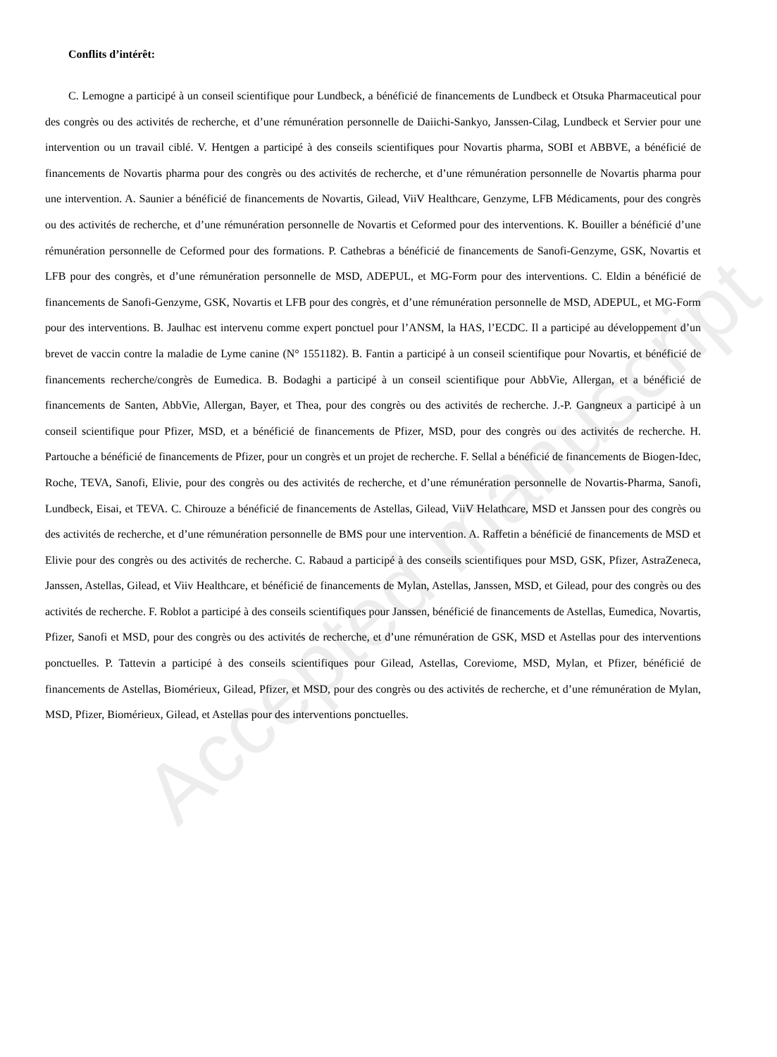Accepted manuscript
Conflits d’intérêt:
C. Lemogne a participé à un conseil scientifique pour Lundbeck, a bénéficié de financements de Lundbeck et Otsuka Pharmaceutical pour des congrès ou des activités de recherche, et d’une rémunération personnelle de Daiichi-Sankyo, Janssen-Cilag, Lundbeck et Servier pour une intervention ou un travail ciblé. V. Hentgen a participé à des conseils scientifiques pour Novartis pharma, SOBI et ABBVE, a bénéficié de financements de Novartis pharma pour des congrès ou des activités de recherche, et d’une rémunération personnelle de Novartis pharma pour une intervention. A. Saunier a bénéficié de financements de Novartis, Gilead, ViiV Healthcare, Genzyme, LFB Médicaments, pour des congrès ou des activités de recherche, et d’une rémunération personnelle de Novartis et Ceformed pour des interventions. K. Bouiller a bénéficié d’une rémunération personnelle de Ceformed pour des formations. P. Cathebras a bénéficié de financements de Sanofi-Genzyme, GSK, Novartis et LFB pour des congrès, et d’une rémunération personnelle de MSD, ADEPUL, et MG-Form pour des interventions. C. Eldin a bénéficié de financements de Sanofi-Genzyme, GSK, Novartis et LFB pour des congrès, et d’une rémunération personnelle de MSD, ADEPUL, et MG-Form pour des interventions. B. Jaulhac est intervenu comme expert ponctuel pour l’ANSM, la HAS, l’ECDC. Il a participé au développement d’un brevet de vaccin contre la maladie de Lyme canine (N° 1551182). B. Fantin a participé à un conseil scientifique pour Novartis, et bénéficié de financements recherche/congrès de Eumedica. B. Bodaghi a participé à un conseil scientifique pour AbbVie, Allergan, et a bénéficié de financements de Santen, AbbVie, Allergan, Bayer, et Thea, pour des congrès ou des activités de recherche. J.-P. Gangneux a participé à un conseil scientifique pour Pfizer, MSD, et a bénéficié de financements de Pfizer, MSD, pour des congrès ou des activités de recherche. H. Partouche a bénéficié de financements de Pfizer, pour un congrès et un projet de recherche. F. Sellal a bénéficié de financements de Biogen-Idec, Roche, TEVA, Sanofi, Elivie, pour des congrès ou des activités de recherche, et d’une rémunération personnelle de Novartis-Pharma, Sanofi, Lundbeck, Eisai, et TEVA. C. Chirouze a bénéficié de financements de Astellas, Gilead, ViiV Helathcare, MSD et Janssen pour des congrès ou des activités de recherche, et d’une rémunération personnelle de BMS pour une intervention. A. Raffetin a bénéficié de financements de MSD et Elivie pour des congrès ou des activités de recherche. C. Rabaud a participé à des conseils scientifiques pour MSD, GSK, Pfizer, AstraZeneca, Janssen, Astellas, Gilead, et Viiv Healthcare, et bénéficié de financements de Mylan, Astellas, Janssen, MSD, et Gilead, pour des congrès ou des activités de recherche. F. Roblot a participé à des conseils scientifiques pour Janssen, bénéficié de financements de Astellas, Eumedica, Novartis, Pfizer, Sanofi et MSD, pour des congrès ou des activités de recherche, et d’une rémunération de GSK, MSD et Astellas pour des interventions ponctuelles. P. Tattevin a participé à des conseils scientifiques pour Gilead, Astellas, Coreviome, MSD, Mylan, et Pfizer, bénéficié de financements de Astellas, Biomérieux, Gilead, Pfizer, et MSD, pour des congrès ou des activités de recherche, et d’une rémunération de Mylan, MSD, Pfizer, Biomérieux, Gilead, et Astellas pour des interventions ponctuelles.